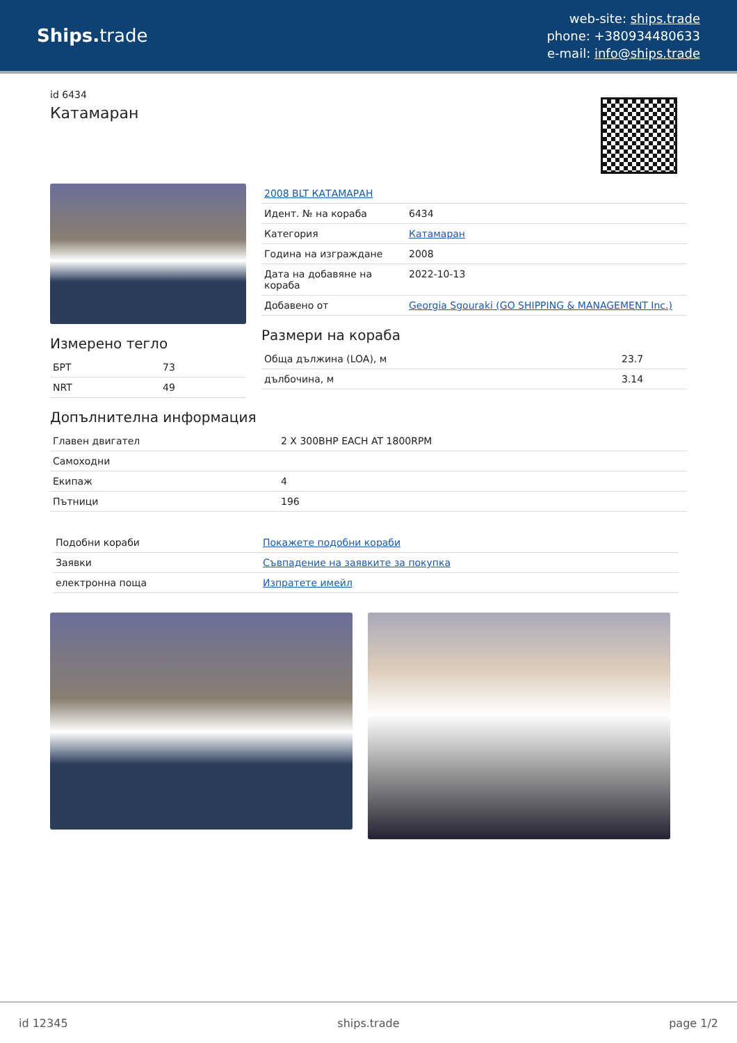Ships. trade
web-site: ships.trade
phone: +380934480633
e-mail: info@ships.trade
id 6434
Катамаран
Измерено тегло
| БРТ | 73 |
| NRT | 49 |
| 2008 BLT КАТАМАРАН | |
| Идент. № на кораба | 6434 |
| Категория | Катамаран |
| Година на изграждане | 2008 |
| Дата на добавяне на кораба | 2022-10-13 |
| Добавено от | Georgia Sgouraki (GO SHIPPING & MANAGEMENT Inc.) |
Размери на кораба
| Обща дължина (LOA), м | 23.7 |
| дълбочина, м | 3.14 |
Допълнителна информация
| Главен двигател | 2 X 300BHP EACH AT 1800RPM |
| Самоходни | |
| Екипаж | 4 |
| Пътници | 196 |
| Подобни кораби | Покажете подобни кораби |
| Заявки | Съвпадение на заявките за покупка |
| електронна поща | Изпратете имейл |
id 12345 ships.trade page 1/2